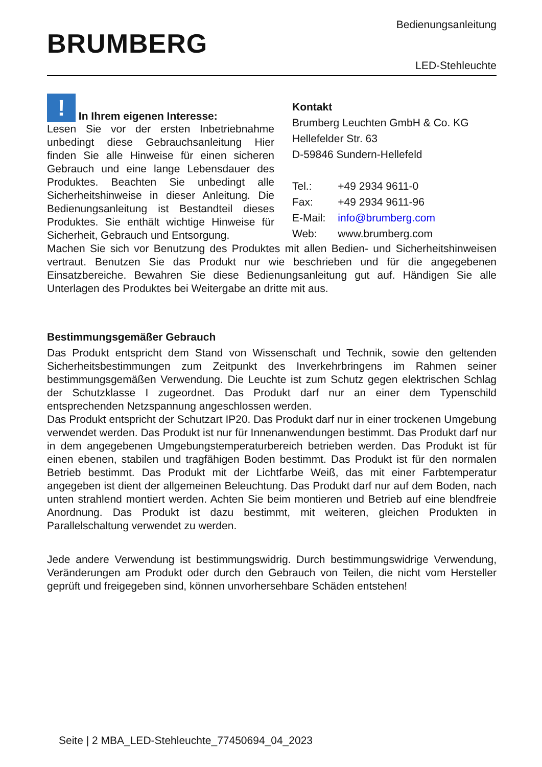BRUMBERG
Bedienungsanleitung
LED-Stehleuchte
! In Ihrem eigenen Interesse:
Lesen Sie vor der ersten Inbetriebnahme unbedingt diese Gebrauchsanleitung Hier finden Sie alle Hinweise für einen sicheren Gebrauch und eine lange Lebensdauer des Produktes. Beachten Sie unbedingt alle Sicherheitshinweise in dieser Anleitung. Die Bedienungsanleitung ist Bestandteil dieses Produktes. Sie enthält wichtige Hinweise für Sicherheit, Gebrauch und Entsorgung.
Kontakt
Brumberg Leuchten GmbH & Co. KG
Hellefelder Str. 63
D-59846 Sundern-Hellefeld
| Tel.: | +49 2934 9611-0 |
| Fax: | +49 2934 9611-96 |
| E-Mail: | info@brumberg.com |
| Web: | www.brumberg.com |
Machen Sie sich vor Benutzung des Produktes mit allen Bedien- und Sicherheitshinweisen vertraut. Benutzen Sie das Produkt nur wie beschrieben und für die angegebenen Einsatzbereiche. Bewahren Sie diese Bedienungsanleitung gut auf. Händigen Sie alle Unterlagen des Produktes bei Weitergabe an dritte mit aus.
Bestimmungsgemäßer Gebrauch
Das Produkt entspricht dem Stand von Wissenschaft und Technik, sowie den geltenden Sicherheitsbestimmungen zum Zeitpunkt des Inverkehrbringens im Rahmen seiner bestimmungsgemäßen Verwendung. Die Leuchte ist zum Schutz gegen elektrischen Schlag der Schutzklasse I zugeordnet. Das Produkt darf nur an einer dem Typenschild entsprechenden Netzspannung angeschlossen werden.
Das Produkt entspricht der Schutzart IP20. Das Produkt darf nur in einer trockenen Umgebung verwendet werden. Das Produkt ist nur für Innenanwendungen bestimmt. Das Produkt darf nur in dem angegebenen Umgebungstemperaturbereich betrieben werden. Das Produkt ist für einen ebenen, stabilen und tragfähigen Boden bestimmt. Das Produkt ist für den normalen Betrieb bestimmt. Das Produkt mit der Lichtfarbe Weiß, das mit einer Farbtemperatur angegeben ist dient der allgemeinen Beleuchtung. Das Produkt darf nur auf dem Boden, nach unten strahlend montiert werden. Achten Sie beim montieren und Betrieb auf eine blendfreie Anordnung. Das Produkt ist dazu bestimmt, mit weiteren, gleichen Produkten in Parallelschaltung verwendet zu werden.
Jede andere Verwendung ist bestimmungswidrig. Durch bestimmungswidrige Verwendung, Veränderungen am Produkt oder durch den Gebrauch von Teilen, die nicht vom Hersteller geprüft und freigegeben sind, können unvorhersehbare Schäden entstehen!
Seite | 2 MBA_LED-Stehleuchte_77450694_04_2023